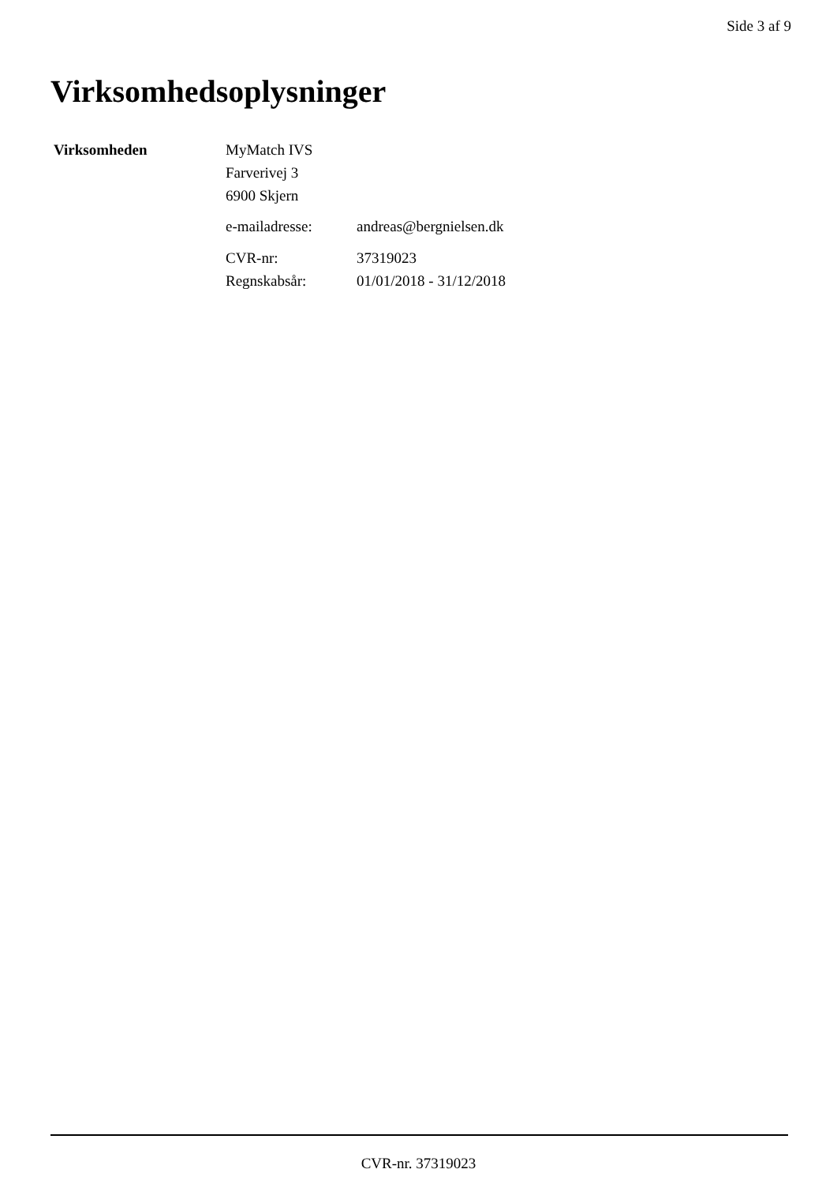Side 3 af 9
Virksomhedsoplysninger
| Virksomheden | MyMatch IVS Farverivej 3 6900 Skjern | |
| | e-mailadresse: | andreas@bergnielsen.dk |
| | CVR-nr: Regnskabsår: | 37319023 01/01/2018 - 31/12/2018 |
CVR-nr. 37319023